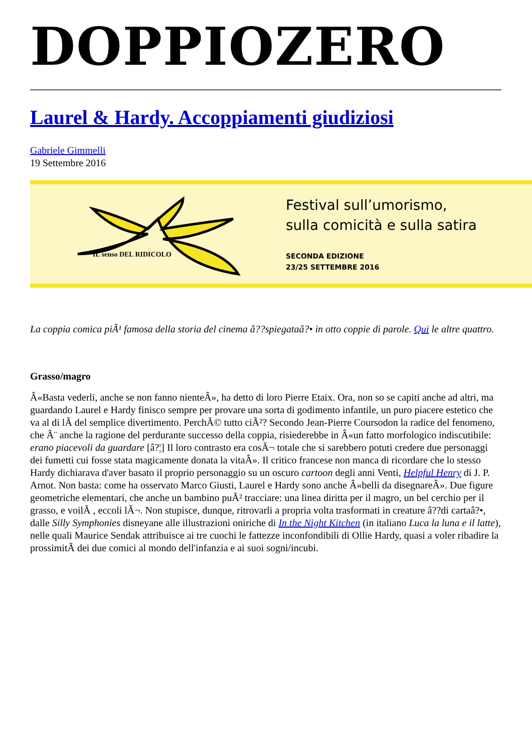DOPPIOZERO
Laurel & Hardy. Accoppiamenti giudiziosi
Gabriele Gimmelli
19 Settembre 2016
IL senso DEL RIDICOLO
Festival sull’umorismo,
sulla comicità e sulla satira
SECONDA EDIZIONE
23/25 SETTEMBRE 2016
La coppia comica piÃ¹ famosa della storia del cinema â??spiegataâ?• in otto coppie di parole. Qui le altre quattro.
Grasso/magro
Â«Basta vederli, anche se non fanno nienteÂ», ha detto di loro Pierre Etaix. Ora, non so se capiti anche ad altri, ma guardando Laurel e Hardy finisco sempre per provare una sorta di godimento infantile, un puro piacere estetico che va al di lÃ del semplice divertimento. PerchÃ© tutto ciÃ²? Secondo Jean-Pierre Coursodon la radice del fenomeno, che Ã¨ anche la ragione del perdurante successo della coppia, risiederebbe in Â«un fatto morfologico indiscutibile: erano piacevoli da guardare [â?¦] Il loro contrasto era cosÃ¬ totale che si sarebbero potuti credere due personaggi dei fumetti cui fosse stata magicamente donata la vitaÂ». Il critico francese non manca di ricordare che lo stesso Hardy dichiarava d'aver basato il proprio personaggio su un oscuro cartoon degli anni Venti, Helpful Henry di J. P. Arnot. Non basta: come ha osservato Marco Giusti, Laurel e Hardy sono anche Â«belli da disegnareÂ». Due figure geometriche elementari, che anche un bambino puÃ² tracciare: una linea diritta per il magro, un bel cerchio per il grasso, e voilÃ , eccoli lÃ¬. Non stupisce, dunque, ritrovarli a propria volta trasformati in creature â??di cartaâ?•, dalle Silly Symphonies disneyane alle illustrazioni oniriche di In the Night Kitchen (in italiano Luca la luna e il latte), nelle quali Maurice Sendak attribuisce ai tre cuochi le fattezze inconfondibili di Ollie Hardy, quasi a voler ribadire la prossimitÃ dei due comici al mondo dell'infanzia e ai suoi sogni/incubi.